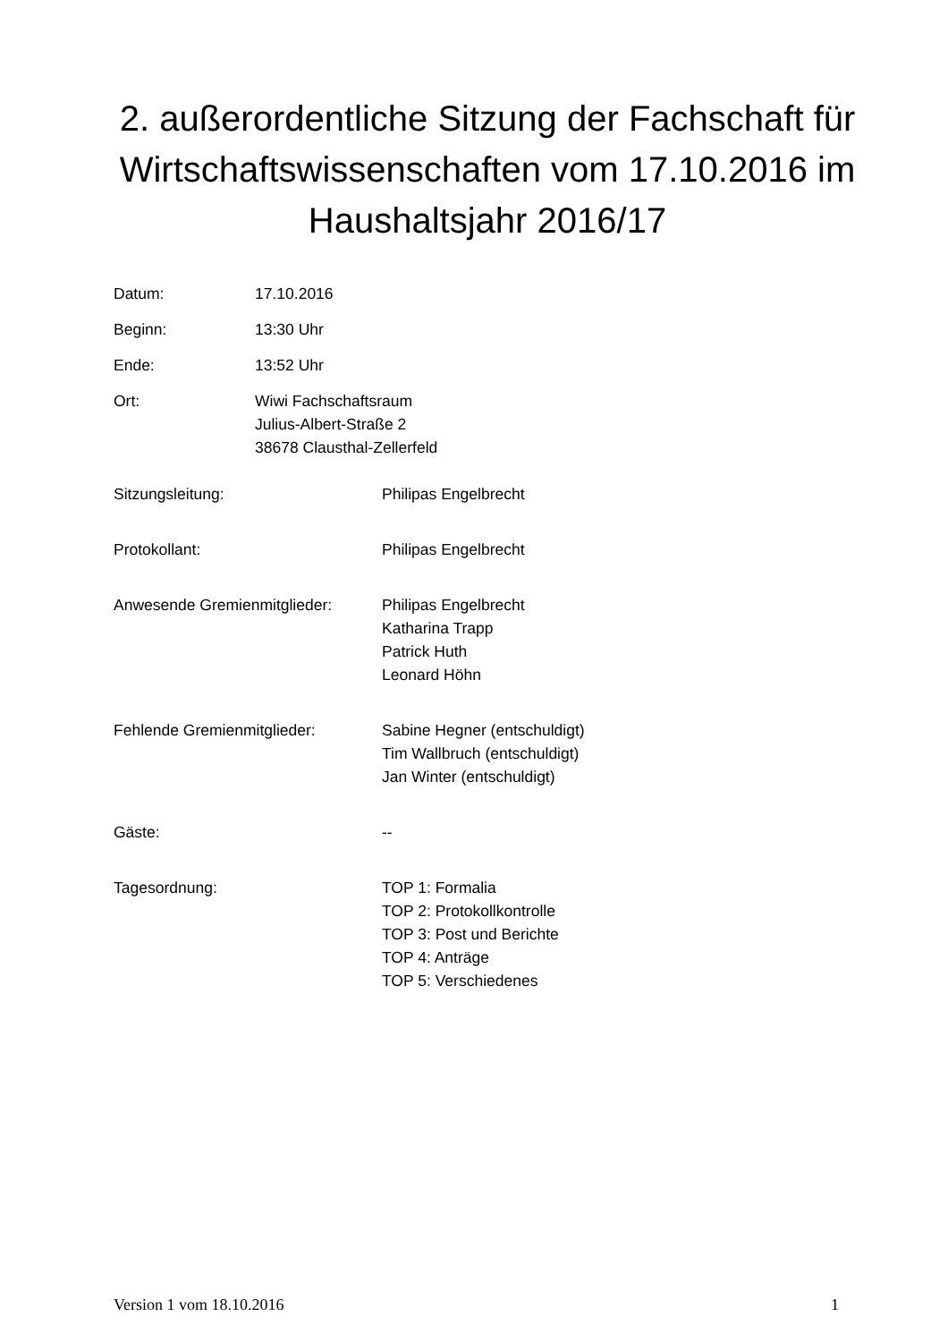2. außerordentliche Sitzung der Fachschaft für Wirtschaftswissenschaften vom 17.10.2016 im Haushaltsjahr 2016/17
Datum: 17.10.2016
Beginn: 13:30 Uhr
Ende: 13:52 Uhr
Ort: Wiwi Fachschaftsraum
Julius-Albert-Straße 2
38678 Clausthal-Zellerfeld
Sitzungsleitung: Philipas Engelbrecht
Protokollant: Philipas Engelbrecht
Anwesende Gremienmitglieder: Philipas Engelbrecht
Katharina Trapp
Patrick Huth
Leonard Höhn
Fehlende Gremienmitglieder: Sabine Hegner (entschuldigt)
Tim Wallbruch (entschuldigt)
Jan Winter (entschuldigt)
Gäste: --
Tagesordnung: TOP 1: Formalia
TOP 2: Protokollkontrolle
TOP 3: Post und Berichte
TOP 4: Anträge
TOP 5: Verschiedenes
Version 1 vom 18.10.2016 1